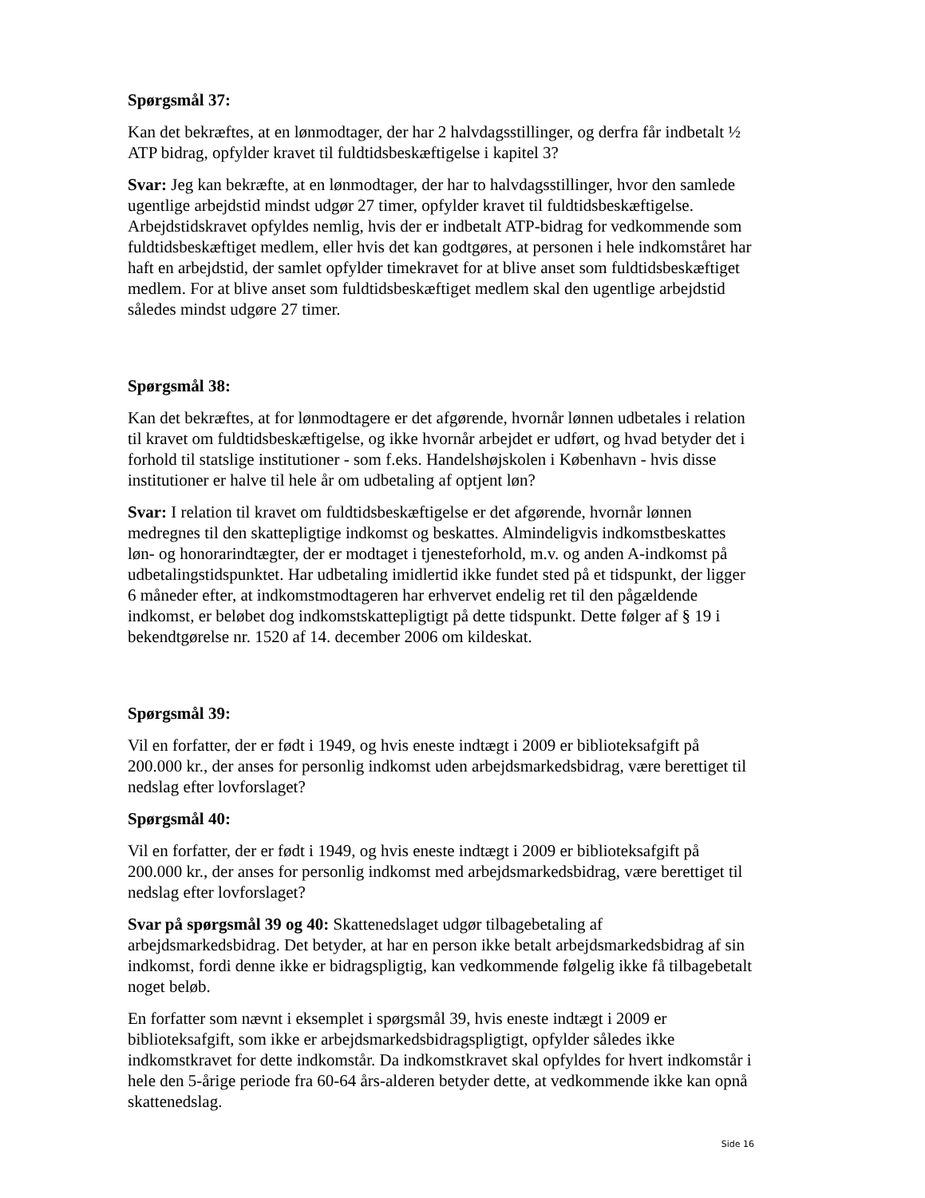Spørgsmål 37:
Kan det bekræftes, at en lønmodtager, der har 2 halvdagsstillinger, og derfra får indbetalt ½ ATP bidrag, opfylder kravet til fuldtidsbeskæftigelse i kapitel 3?
Svar: Jeg kan bekræfte, at en lønmodtager, der har to halvdagsstillinger, hvor den samlede ugentlige arbejdstid mindst udgør 27 timer, opfylder kravet til fuldtidsbeskæftigelse. Arbejdstidskravet opfyldes nemlig, hvis der er indbetalt ATP-bidrag for vedkommende som fuldtidsbeskæftiget medlem, eller hvis det kan godtgøres, at personen i hele indkomståret har haft en arbejdstid, der samlet opfylder timekravet for at blive anset som fuldtidsbeskæftiget medlem. For at blive anset som fuldtidsbeskæftiget medlem skal den ugentlige arbejdstid således mindst udgøre 27 timer.
Spørgsmål 38:
Kan det bekræftes, at for lønmodtagere er det afgørende, hvornår lønnen udbetales i relation til kravet om fuldtidsbeskæftigelse, og ikke hvornår arbejdet er udført, og hvad betyder det i forhold til statslige institutioner - som f.eks. Handelshøjskolen i København - hvis disse institutioner er halve til hele år om udbetaling af optjent løn?
Svar: I relation til kravet om fuldtidsbeskæftigelse er det afgørende, hvornår lønnen medregnes til den skattepligtige indkomst og beskattes. Almindeligvis indkomstbeskattes løn- og honorarindtægter, der er modtaget i tjenesteforhold, m.v. og anden A-indkomst på udbetalingstidspunktet. Har udbetaling imidlertid ikke fundet sted på et tidspunkt, der ligger 6 måneder efter, at indkomstmodtageren har erhvervet endelig ret til den pågældende indkomst, er beløbet dog indkomstskattepligtigt på dette tidspunkt. Dette følger af § 19 i bekendtgørelse nr. 1520 af 14. december 2006 om kildeskat.
Spørgsmål 39:
Vil en forfatter, der er født i 1949, og hvis eneste indtægt i 2009 er biblioteksafgift på 200.000 kr., der anses for personlig indkomst uden arbejdsmarkedsbidrag, være berettiget til nedslag efter lovforslaget?
Spørgsmål 40:
Vil en forfatter, der er født i 1949, og hvis eneste indtægt i 2009 er biblioteksafgift på 200.000 kr., der anses for personlig indkomst med arbejdsmarkedsbidrag, være berettiget til nedslag efter lovforslaget?
Svar på spørgsmål 39 og 40: Skattenedslaget udgør tilbagebetaling af arbejdsmarkedsbidrag. Det betyder, at har en person ikke betalt arbejdsmarkedsbidrag af sin indkomst, fordi denne ikke er bidragspligtig, kan vedkommende følgelig ikke få tilbagebetalt noget beløb.
En forfatter som nævnt i eksemplet i spørgsmål 39, hvis eneste indtægt i 2009 er biblioteksafgift, som ikke er arbejdsmarkedsbidragspligtigt, opfylder således ikke indkomstkravet for dette indkomstår. Da indkomstkravet skal opfyldes for hvert indkomstår i hele den 5-årige periode fra 60-64 års-alderen betyder dette, at vedkommende ikke kan opnå skattenedslag.
Side 16